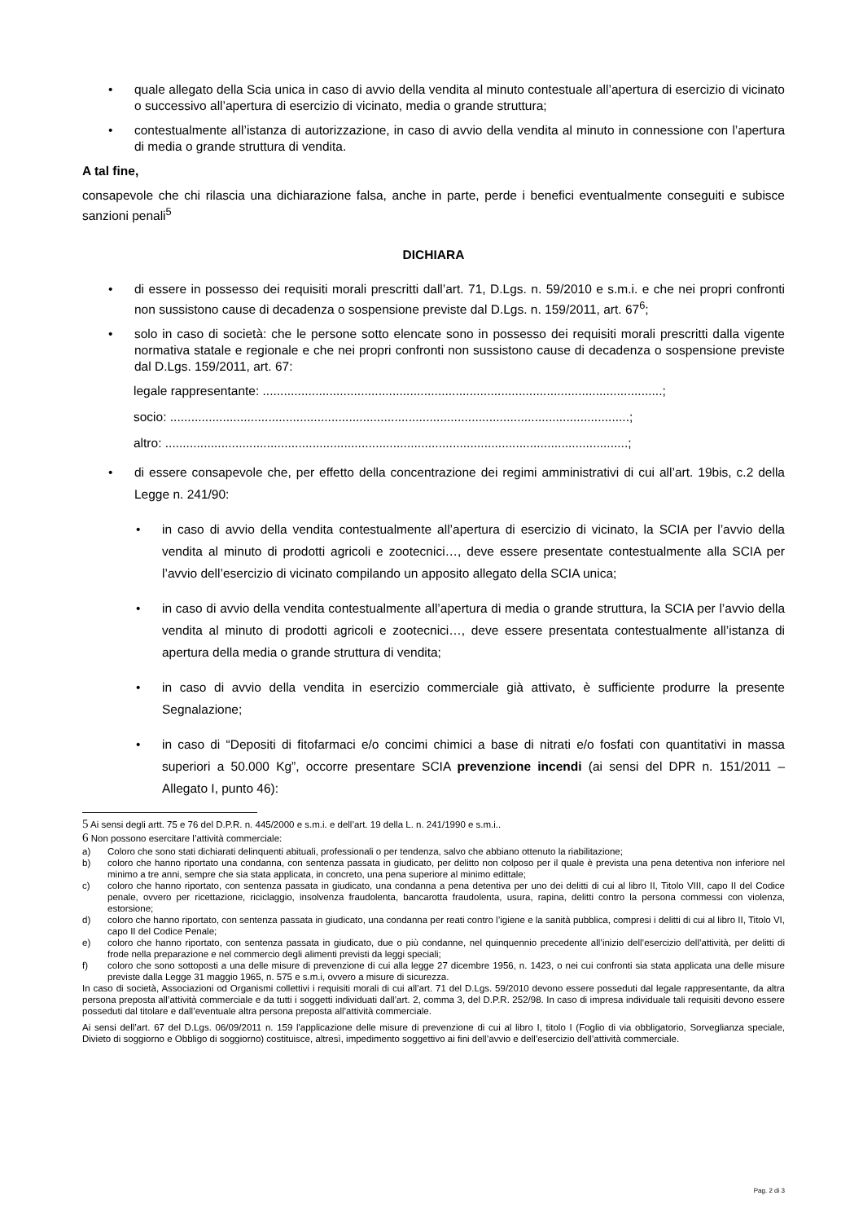• quale allegato della Scia unica in caso di avvio della vendita al minuto contestuale all’apertura di esercizio di vicinato o successivo all’apertura di esercizio di vicinato, media o grande struttura;
• contestualmente all’istanza di autorizzazione, in caso di avvio della vendita al minuto in connessione con l’apertura di media o grande struttura di vendita.
A tal fine,
consapevole che chi rilascia una dichiarazione falsa, anche in parte, perde i benefici eventualmente conseguiti e subisce sanzioni penali<sup>5</sup>
DICHIARA
• di essere in possesso dei requisiti morali prescritti dall’art. 71, D.Lgs. n. 59/2010 e s.m.i. e che nei propri confronti non sussistono cause di decadenza o sospensione previste dal D.Lgs. n. 159/2011, art. 67<sup>6</sup>;
• solo in caso di società: che le persone sotto elencate sono in possesso dei requisiti morali prescritti dalla vigente normativa statale e regionale e che nei propri confronti non sussistono cause di decadenza o sospensione previste dal D.Lgs. 159/2011, art. 67:
legale rappresentante: ..................................................................................................................;
socio: ...................................................................................................................................;
altro: ....................................................................................................................................;
• di essere consapevole che, per effetto della concentrazione dei regimi amministrativi di cui all’art. 19bis, c.2 della Legge n. 241/90:
• in caso di avvio della vendita contestualmente all’apertura di esercizio di vicinato, la SCIA per l’avvio della vendita al minuto di prodotti agricoli e zootecnici…, deve essere presentate contestualmente alla SCIA per l’avvio dell’esercizio di vicinato compilando un apposito allegato della SCIA unica;
• in caso di avvio della vendita contestualmente all’apertura di media o grande struttura, la SCIA per l’avvio della vendita al minuto di prodotti agricoli e zootecnici…, deve essere presentata contestualmente all’istanza di apertura della media o grande struttura di vendita;
• in caso di avvio della vendita in esercizio commerciale già attivato, è sufficiente produrre la presente Segnalazione;
• in caso di “Depositi di fitofarmaci e/o concimi chimici a base di nitrati e/o fosfati con quantitativi in massa superiori a 50.000 Kg”, occorre presentare SCIA prevenzione incendi (ai sensi del DPR n. 151/2011 – Allegato I, punto 46):
5 Ai sensi degli artt. 75 e 76 del D.P.R. n. 445/2000 e s.m.i. e dell’art. 19 della L. n. 241/1990 e s.m.i..
6 Non possono esercitare l’attività commerciale:
a) Coloro che sono stati dichiarati delinquenti abituali, professionali o per tendenza, salvo che abbiano ottenuto la riabilitazione;
b) coloro che hanno riportato una condanna, con sentenza passata in giudicato, per delitto non colposo per il quale è prevista una pena detentiva non inferiore nel minimo a tre anni, sempre che sia stata applicata, in concreto, una pena superiore al minimo edittale;
c) coloro che hanno riportato, con sentenza passata in giudicato, una condanna a pena detentiva per uno dei delitti di cui al libro II, Titolo VIII, capo II del Codice penale, ovvero per ricettazione, riciclaggio, insolvenza fraudolenta, bancarotta fraudolenta, usura, rapina, delitti contro la persona commessi con violenza, estorsione;
d) coloro che hanno riportato, con sentenza passata in giudicato, una condanna per reati contro l’igiene e la sanità pubblica, compresi i delitti di cui al libro II, Titolo VI, capo II del Codice Penale;
e) coloro che hanno riportato, con sentenza passata in giudicato, due o più condanne, nel quinquennio precedente all’inizio dell’esercizio dell’attività, per delitti di frode nella preparazione e nel commercio degli alimenti previsti da leggi speciali;
f) coloro che sono sottoposti a una delle misure di prevenzione di cui alla legge 27 dicembre 1956, n. 1423, o nei cui confronti sia stata applicata una delle misure previste dalla Legge 31 maggio 1965, n. 575 e s.m.i, ovvero a misure di sicurezza.
In caso di società, Associazioni od Organismi collettivi i requisiti morali di cui all’art. 71 del D.Lgs. 59/2010 devono essere posseduti dal legale rappresentante, da altra persona preposta all’attività commerciale e da tutti i soggetti individuati dall’art. 2, comma 3, del D.P.R. 252/98. In caso di impresa individuale tali requisiti devono essere posseduti dal titolare e dall’eventuale altra persona preposta all’attività commerciale.
Ai sensi dell’art. 67 del D.Lgs. 06/09/2011 n. 159 l'applicazione delle misure di prevenzione di cui al libro I, titolo I (Foglio di via obbligatorio, Sorveglianza speciale, Divieto di soggiorno e Obbligo di soggiorno) costituisce, altresì, impedimento soggettivo ai fini dell’avvio e dell’esercizio dell’attività commerciale.
Pag. 2 di 3